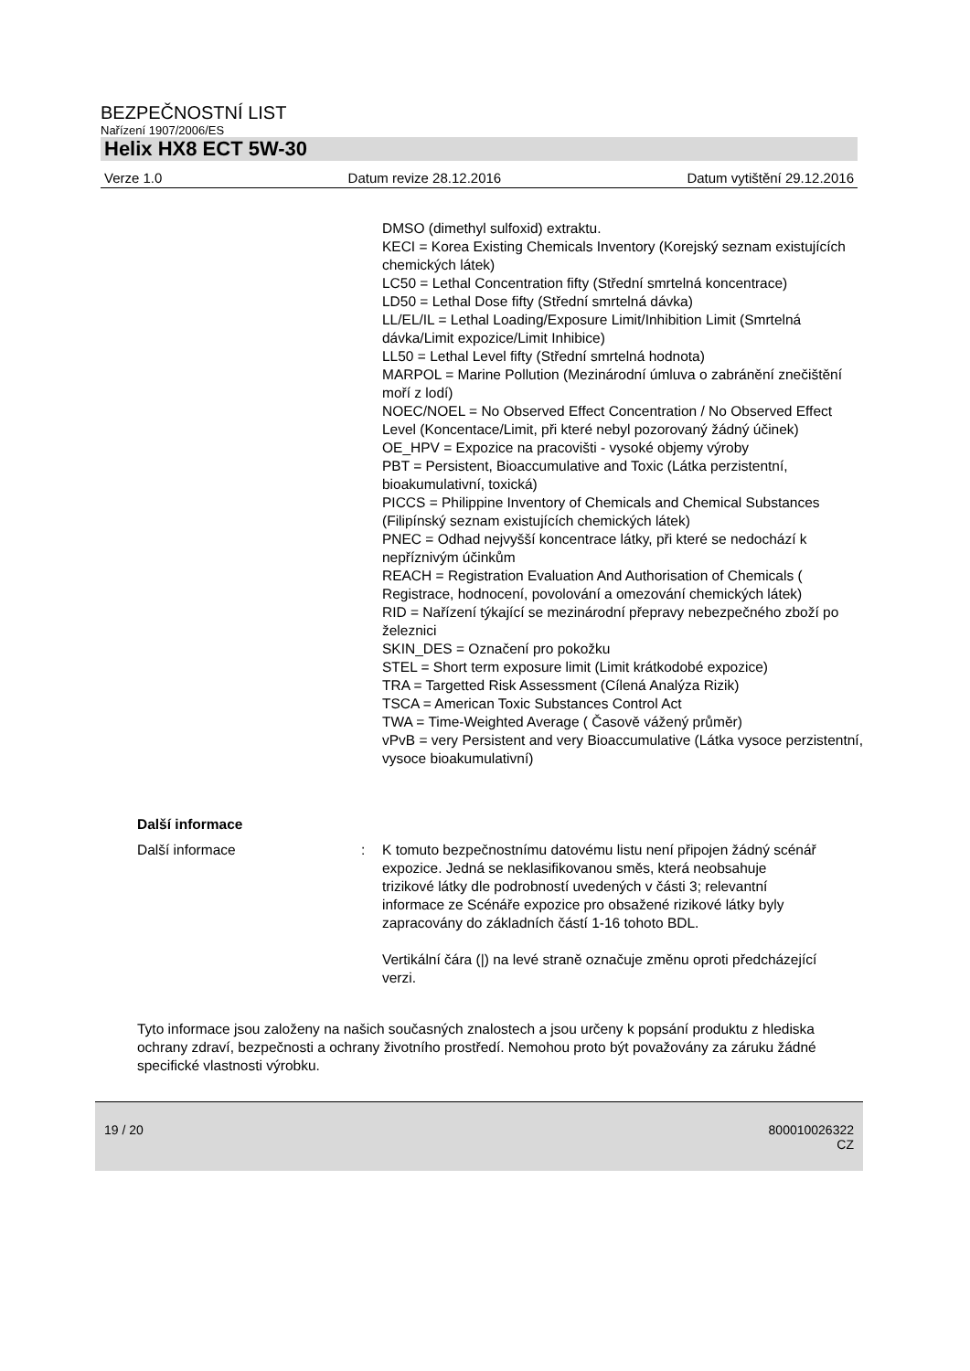BEZPEČNOSTNÍ LIST
Nařízení 1907/2006/ES
Helix HX8 ECT 5W-30
Verze 1.0 Datum revize 28.12.2016 Datum vytištění 29.12.2016
DMSO (dimethyl sulfoxid) extraktu.
KECI = Korea Existing Chemicals Inventory (Korejský seznam existujících chemických látek)
LC50 = Lethal Concentration fifty (Střední smrtelná koncentrace)
LD50 = Lethal Dose fifty (Střední smrtelná dávka)
LL/EL/IL = Lethal Loading/Exposure Limit/Inhibition Limit (Smrtelná dávka/Limit expozice/Limit Inhibice)
LL50 = Lethal Level fifty (Střední smrtelná hodnota)
MARPOL = Marine Pollution (Mezinárodní úmluva o zabránění znečištění moří z lodí)
NOEC/NOEL = No Observed Effect Concentration / No Observed Effect Level (Koncentace/Limit, při které nebyl pozorovaný žádný účinek)
OE_HPV = Expozice na pracovišti - vysoké objemy výroby
PBT = Persistent, Bioaccumulative and Toxic (Látka perzistentní, bioakumulativní, toxická)
PICCS = Philippine Inventory of Chemicals and Chemical Substances (Filipínský seznam existujících chemických látek)
PNEC = Odhad nejvyšší koncentrace látky, při které se nedochází k nepříznivým účinkům
REACH = Registration Evaluation And Authorisation of Chemicals ( Registrace, hodnocení, povolování a omezování chemických látek)
RID = Nařízení týkající se mezinárodní přepravy nebezpečného zboží po železnici
SKIN_DES = Označení pro pokožku
STEL = Short term exposure limit (Limit krátkodobé expozice)
TRA = Targetted Risk Assessment (Cílená Analýza Rizik)
TSCA = American Toxic Substances Control Act
TWA = Time-Weighted Average ( Časově vážený průměr)
vPvB = very Persistent and very Bioaccumulative (Látka vysoce perzistentní, vysoce bioakumulativní)
Další informace
Další informace : K tomuto bezpečnostnímu datovému listu není připojen žádný scénář expozice. Jedná se neklasifikovanou směs, která neobsahuje trizikové látky dle podrobností uvedených v části 3; relevantní informace ze Scénáře expozice pro obsažené rizikové látky byly zapracovány do základních částí 1-16 tohoto BDL.
Vertikální čára (|) na levé straně označuje změnu oproti předcházející verzi.
Tyto informace jsou založeny na našich současných znalostech a jsou určeny k popsání produktu z hlediska ochrany zdraví, bezpečnosti a ochrany životního prostředí. Nemohou proto být považovány za záruku žádné specifické vlastnosti výrobku.
19 / 20 800010026322
CZ